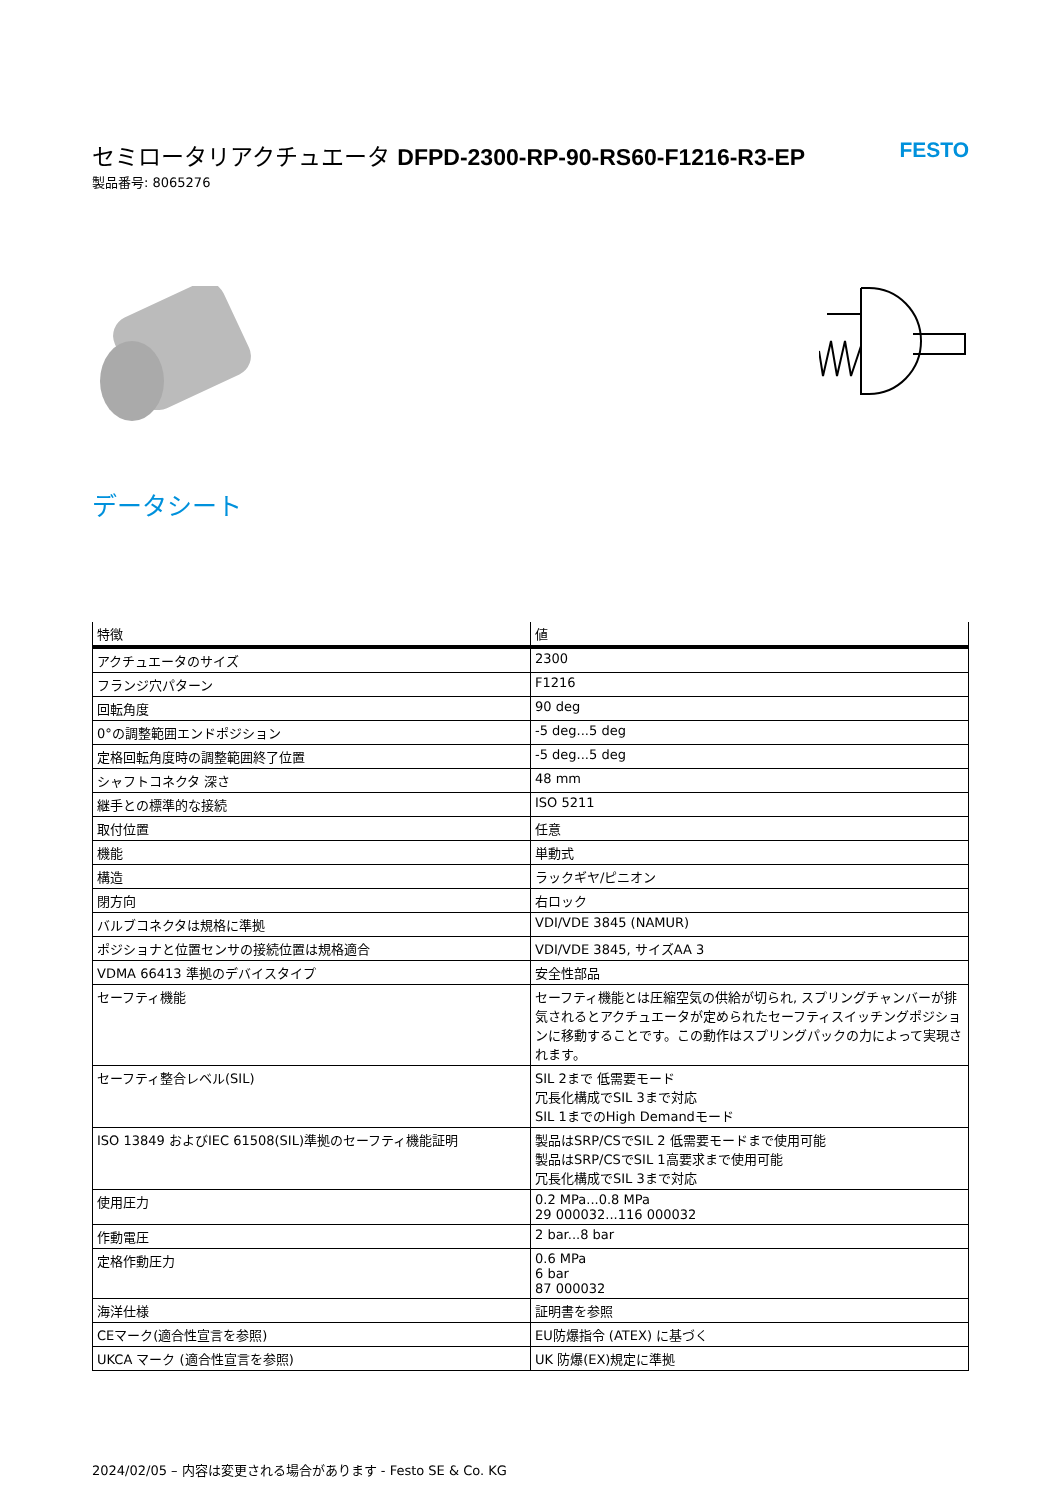セミロータリアクチュエータ DFPD-2300-RP-90-RS60-F1216-R3-EP FESTO
製品番号: 8065276
データシート
| 特徴 | 値 |
| --- | --- |
| アクチュエータのサイズ | 2300 |
| フランジ穴パターン | F1216 |
| 回転角度 | 90 deg |
| 0°の調整範囲エンドポジション | -5 deg...5 deg |
| 定格回転角度時の調整範囲終了位置 | -5 deg...5 deg |
| シャフトコネクタ 深さ | 48 mm |
| 継手との標準的な接続 | ISO 5211 |
| 取付位置 | 任意 |
| 機能 | 単動式 |
| 構造 | ラックギヤ/ピニオン |
| 閉方向 | 右ロック |
| バルブコネクタは規格に準拠 | VDI/VDE 3845 (NAMUR) |
| ポジショナと位置センサの接続位置は規格適合 | VDI/VDE 3845, サイズAA 3 |
| VDMA 66413 準拠のデバイスタイプ | 安全性部品 |
| セーフティ機能 | セーフティ機能とは圧縮空気の供給が切られ, スプリングチャンバーが排気されるとアクチュエータが定められたセーフティスイッチングポジションに移動することです。この動作はスプリングパックの力によって実現されます。 |
| セーフティ整合レベル(SIL) | SIL 2まで 低需要モード 冗長化構成でSIL 3まで対応 SIL 1までのHigh Demandモード |
| ISO 13849 およびIEC 61508(SIL)準拠のセーフティ機能証明 | 製品はSRP/CSでSIL 2 低需要モードまで使用可能 製品はSRP/CSでSIL 1高要求まで使用可能 冗長化構成でSIL 3まで対応 |
| 使用圧力 | 0.2 MPa...0.8 MPa 29 000032...116 000032 |
| 作動電圧 | 2 bar...8 bar |
| 定格作動圧力 | 0.6 MPa 6 bar 87 000032 |
| 海洋仕様 | 証明書を参照 |
| CEマーク(適合性宣言を参照) | EU防爆指令 (ATEX) に基づく |
| UKCA マーク (適合性宣言を参照) | UK 防爆(EX)規定に準拠 |
2024/02/05 – 内容は変更される場合があります - Festo SE & Co. KG